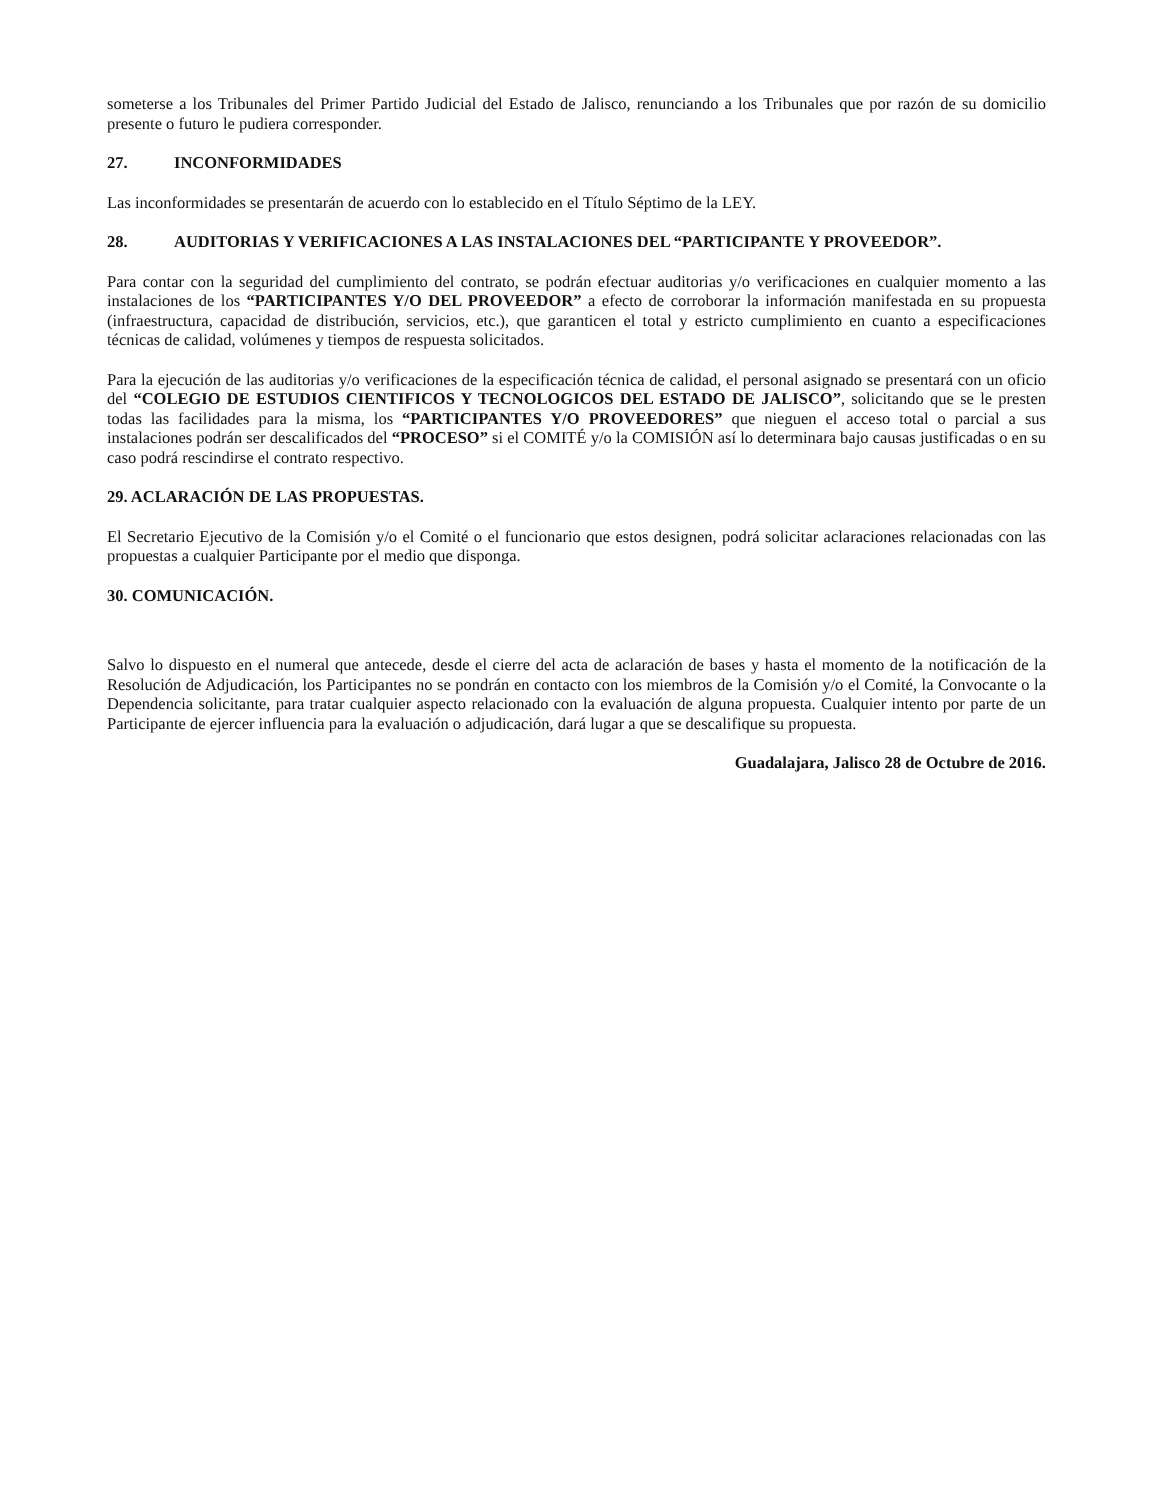someterse a los Tribunales del Primer Partido Judicial del Estado de Jalisco, renunciando a los Tribunales que por razón de su domicilio presente o futuro le pudiera corresponder.
27. INCONFORMIDADES
Las inconformidades se presentarán de acuerdo con lo establecido en el Título Séptimo de la LEY.
28. AUDITORIAS Y VERIFICACIONES A LAS INSTALACIONES DEL “PARTICIPANTE Y PROVEEDOR”.
Para contar con la seguridad del cumplimiento del contrato, se podrán efectuar auditorias y/o verificaciones en cualquier momento a las instalaciones de los “PARTICIPANTES Y/O DEL PROVEEDOR” a efecto de corroborar la información manifestada en su propuesta (infraestructura, capacidad de distribución, servicios, etc.), que garanticen el total y estricto cumplimiento en cuanto a especificaciones técnicas de calidad, volúmenes y tiempos de respuesta solicitados.
Para la ejecución de las auditorias y/o verificaciones de la especificación técnica de calidad, el personal asignado se presentará con un oficio del “COLEGIO DE ESTUDIOS CIENTIFICOS Y TECNOLOGICOS DEL ESTADO DE JALISCO”, solicitando que se le presten todas las facilidades para la misma, los “PARTICIPANTES Y/O PROVEEDORES” que nieguen el acceso total o parcial a sus instalaciones podrán ser descalificados del “PROCESO” si el COMITÉ y/o la COMISIÓN así lo determinara bajo causas justificadas o en su caso podrá rescindirse el contrato respectivo.
29. ACLARACIÓN DE LAS PROPUESTAS.
El Secretario Ejecutivo de la Comisión y/o el Comité o el funcionario que estos designen, podrá solicitar aclaraciones relacionadas con las propuestas a cualquier Participante por el medio que disponga.
30. COMUNICACIÓN.
Salvo lo dispuesto en el numeral que antecede, desde el cierre del acta de aclaración de bases y hasta el momento de la notificación de la Resolución de Adjudicación, los Participantes no se pondrán en contacto con los miembros de la Comisión y/o el Comité, la Convocante o la Dependencia solicitante, para tratar cualquier aspecto relacionado con la evaluación de alguna propuesta. Cualquier intento por parte de un Participante de ejercer influencia para la evaluación o adjudicación, dará lugar a que se descalifique su propuesta.
Guadalajara, Jalisco 28 de Octubre de 2016.